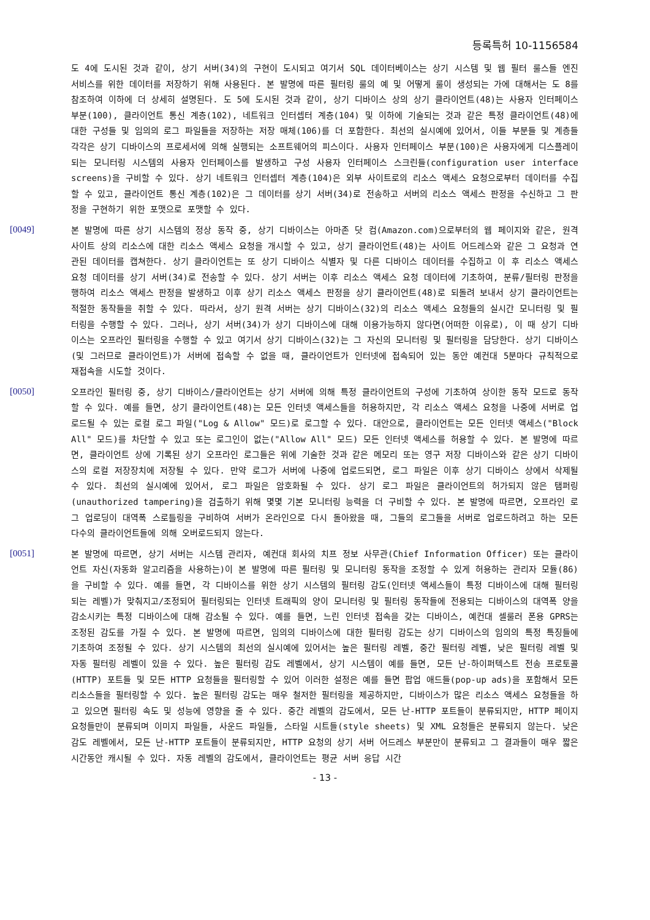등록특허 10-1156584
도 4에 도시된 것과 같이, 상기 서버(34)의 구현이 도시되고 여기서 SQL 데이터베이스는 상기 시스템 및 웹 필터 룰스들 엔진 서비스를 위한 데이터를 저장하기 위해 사용된다. 본 발명에 따른 필터링 룰의 예 및 어떻게 룰이 생성되는 가에 대해서는 도 8를 참조하여 이하에 더 상세히 설명된다. 도 5에 도시된 것과 같이, 상기 디바이스 상의 상기 클라이언트(48)는 사용자 인터페이스 부분(100), 클라이언트 통신 계층(102), 네트워크 인터셉터 계층(104) 및 이하에 기술되는 것과 같은 특정 클라이언트(48)에 대한 구성들 및 임의의 로그 파일들을 저장하는 저장 매체(106)를 더 포함한다. 최선의 실시예에 있어서, 이들 부분들 및 계층들 각각은 상기 디바이스의 프로세서에 의해 실행되는 소프트웨어의 피스이다. 사용자 인터페이스 부분(100)은 사용자에게 디스플레이되는 모니터링 시스템의 사용자 인터페이스를 발생하고 구성 사용자 인터페이스 스크린들(configuration user interface screens)을 구비할 수 있다. 상기 네트워크 인터셉터 계층(104)은 외부 사이트로의 리소스 액세스 요청으로부터 데이터를 수집할 수 있고, 클라이언트 통신 계층(102)은 그 데이터를 상기 서버(34)로 전송하고 서버의 리소스 액세스 판정을 수신하고 그 판정을 구현하기 위한 포맷으로 포맷할 수 있다.
[0049]
본 발명에 따른 상기 시스템의 정상 동작 중, 상기 디바이스는 아마존 닷 컴(Amazon.com)으로부터의 웹 페이지와 같은, 원격 사이트 상의 리소스에 대한 리소스 액세스 요청을 개시할 수 있고, 상기 클라이언트(48)는 사이트 어드레스와 같은 그 요청과 연관된 데이터를 캡쳐한다. 상기 클라이언트는 또 상기 디바이스 식별자 및 다른 디바이스 데이터를 수집하고 이 후 리소스 액세스 요청 데이터를 상기 서버(34)로 전송할 수 있다. 상기 서버는 이후 리소스 액세스 요청 데이터에 기초하여, 분류/필터링 판정을 행하여 리소스 액세스 판정을 발생하고 이후 상기 리소스 액세스 판정을 상기 클라이언트(48)로 되돌려 보내서 상기 클라이언트는 적절한 동작들을 취할 수 있다. 따라서, 상기 원격 서버는 상기 디바이스(32)의 리소스 액세스 요청들의 실시간 모니터링 및 필터링을 수행할 수 있다. 그러나, 상기 서버(34)가 상기 디바이스에 대해 이용가능하지 않다면(어떠한 이유로), 이 때 상기 디바이스는 오프라인 필터링을 수행할 수 있고 여기서 상기 디바이스(32)는 그 자신의 모니터링 및 필터링을 담당한다. 상기 디바이스(및 그러므로 클라이언트)가 서버에 접속할 수 없을 때, 클라이언트가 인터넷에 접속되어 있는 동안 예컨대 5분마다 규칙적으로 재접속을 시도할 것이다.
[0050]
오프라인 필터링 중, 상기 디바이스/클라이언트는 상기 서버에 의해 특정 클라이언트의 구성에 기초하여 상이한 동작 모드로 동작할 수 있다. 예를 들면, 상기 클라이언트(48)는 모든 인터넷 액세스들을 허용하지만, 각 리소스 액세스 요청을 나중에 서버로 업로드될 수 있는 로컬 로그 파일("Log & Allow" 모드)로 로그할 수 있다. 대안으로, 클라이언트는 모든 인터넷 액세스("Block All" 모드)를 차단할 수 있고 또는 로그인이 없는("Allow All" 모드) 모든 인터넷 액세스를 허용할 수 있다. 본 발명에 따르면, 클라이언트 상에 기록된 상기 오프라인 로그들은 위에 기술한 것과 같은 메모리 또는 영구 저장 디바이스와 같은 상기 디바이스의 로컬 저장장치에 저장될 수 있다. 만약 로그가 서버에 나중에 업로드되면, 로그 파일은 이후 상기 디바이스 상에서 삭제될 수 있다. 최선의 실시예에 있어서, 로그 파일은 암호화될 수 있다. 상기 로그 파일은 클라이언트의 허가되지 않은 탬퍼링(unauthorized tampering)을 검출하기 위해 몇몇 기본 모니터링 능력을 더 구비할 수 있다. 본 발명에 따르면, 오프라인 로그 업로딩이 대역폭 스로틀링을 구비하여 서버가 온라인으로 다시 돌아왔을 때, 그들의 로그들을 서버로 업로드하려고 하는 모든 다수의 클라이언트들에 의해 오버로드되지 않는다.
[0051]
본 발명에 따르면, 상기 서버는 시스템 관리자, 예컨대 회사의 치프 정보 사무관(Chief Information Officer) 또는 클라이언트 자신(자동화 알고리즘을 사용하는)이 본 발명에 따른 필터링 및 모니터링 동작을 조정할 수 있게 허용하는 관리자 모듈(86)을 구비할 수 있다. 예를 들면, 각 디바이스를 위한 상기 시스템의 필터링 감도(인터넷 액세스들이 특정 디바이스에 대해 필터링되는 레벨)가 맞춰지고/조정되어 필터링되는 인터넷 트래픽의 양이 모니터링 및 필터링 동작들에 전용되는 디바이스의 대역폭 양을 감소시키는 특정 디바이스에 대해 감소될 수 있다. 예를 들면, 느린 인터넷 접속을 갖는 디바이스, 예컨대 셀룰러 폰용 GPRS는 조정된 감도를 가질 수 있다. 본 발명에 따르면, 임의의 디바이스에 대한 필터링 감도는 상기 디바이스의 임의의 특정 특징들에 기초하여 조정될 수 있다. 상기 시스템의 최선의 실시예에 있어서는 높은 필터링 레벨, 중간 필터링 레벨, 낮은 필터링 레벨 및 자동 필터링 레벨이 있을 수 있다. 높은 필터링 감도 레벨에서, 상기 시스템이 예를 들면, 모든 난-하이퍼텍스트 전송 프로토콜 (HTTP) 포트들 및 모든 HTTP 요청들을 필터링할 수 있어 이러한 설정은 예를 들면 팝업 애드들(pop-up ads)을 포함해서 모든 리소스들을 필터링할 수 있다. 높은 필터링 감도는 매우 철저한 필터링을 제공하지만, 디바이스가 많은 리소스 액세스 요청들을 하고 있으면 필터링 속도 및 성능에 영향을 줄 수 있다. 중간 레벨의 감도에서, 모든 난-HTTP 포트들이 분류되지만, HTTP 페이지 요청들만이 분류되며 이미지 파일들, 사운드 파일들, 스타일 시트들(style sheets) 및 XML 요청들은 분류되지 않는다. 낮은 감도 레벨에서, 모든 난-HTTP 포트들이 분류되지만, HTTP 요청의 상기 서버 어드레스 부분만이 분류되고 그 결과들이 매우 짧은 시간동안 캐시될 수 있다. 자동 레벨의 감도에서, 클라이언트는 평균 서버 응답 시간
- 13 -